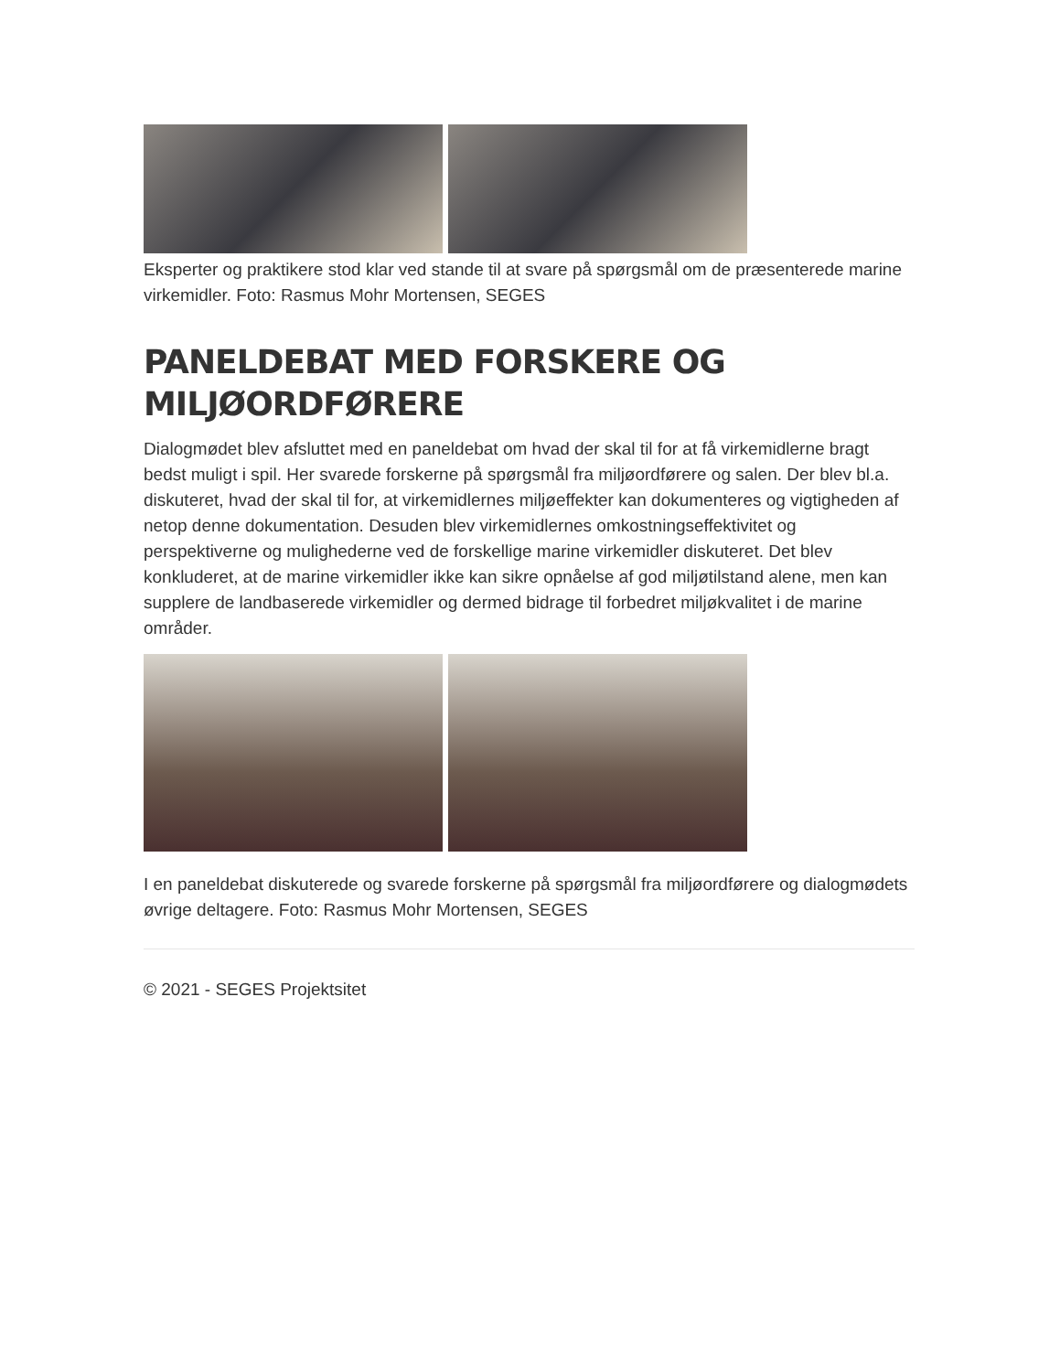Eksperter og praktikere stod klar ved stande til at svare på spørgsmål om de præsenterede marine virkemidler. Foto: Rasmus Mohr Mortensen, SEGES
PANELDEBAT MED FORSKERE OG MILJØORDFØRERE
Dialogmødet blev afsluttet med en paneldebat om hvad der skal til for at få virkemidlerne bragt bedst muligt i spil. Her svarede forskerne på spørgsmål fra miljøordførere og salen. Der blev bl.a. diskuteret, hvad der skal til for, at virkemidlernes miljøeffekter kan dokumenteres og vigtigheden af netop denne dokumentation. Desuden blev virkemidlernes omkostningseffektivitet og perspektiverne og mulighederne ved de forskellige marine virkemidler diskuteret. Det blev konkluderet, at de marine virkemidler ikke kan sikre opnåelse af god miljøtilstand alene, men kan supplere de landbaserede virkemidler og dermed bidrage til forbedret miljøkvalitet i de marine områder.
I en paneldebat diskuterede og svarede forskerne på spørgsmål fra miljøordførere og dialogmødets øvrige deltagere. Foto: Rasmus Mohr Mortensen, SEGES
© 2021 - SEGES Projektsitet